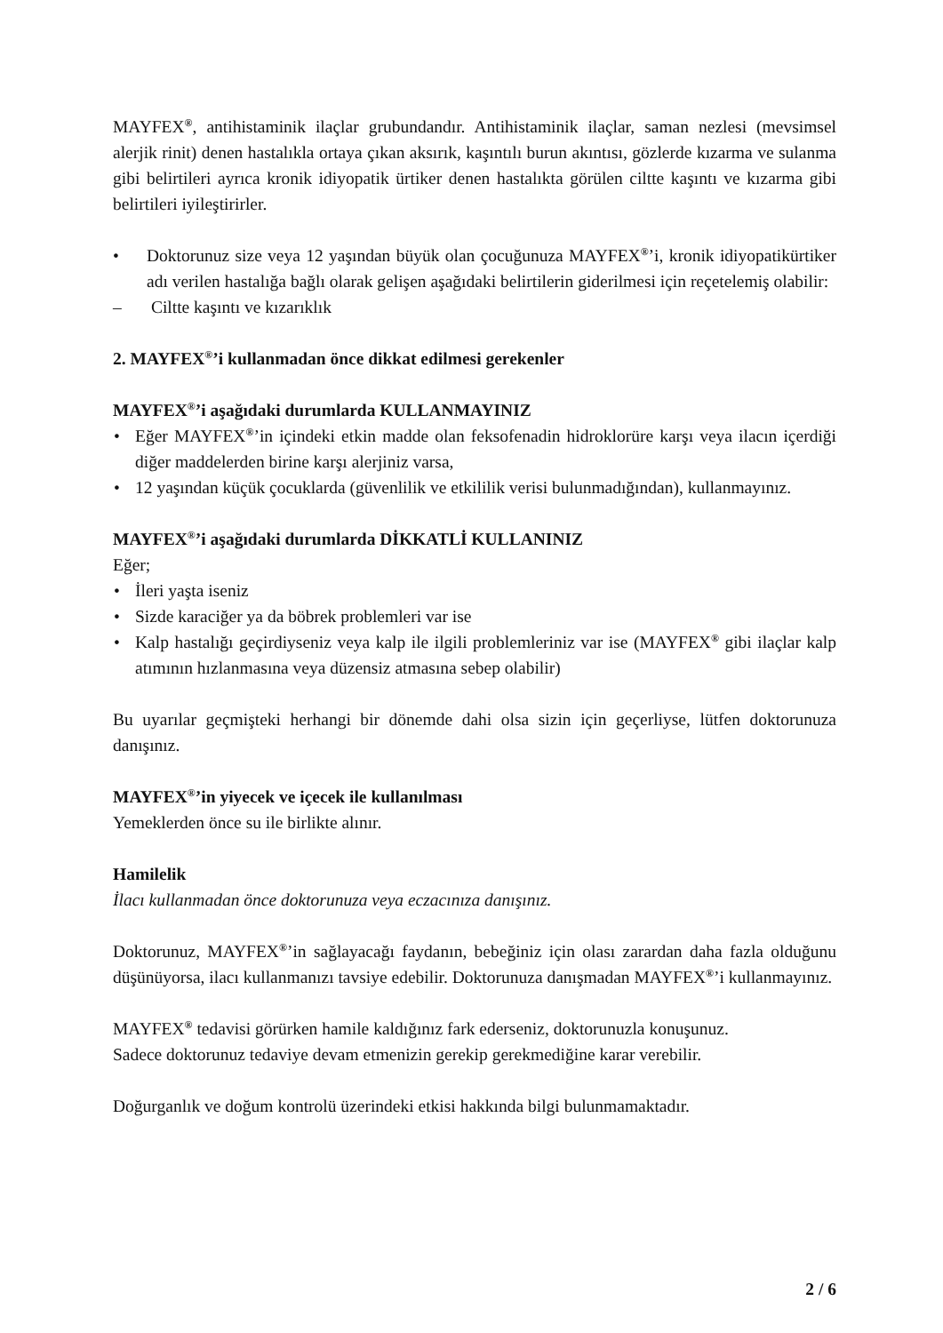MAYFEX<sup>®</sup>, antihistaminik ilaçlar grubundandır. Antihistaminik ilaçlar, saman nezlesi (mevsimsel alerjik rinit) denen hastalıkla ortaya çıkan aksırık, kaşıntılı burun akıntısı, gözlerde kızarma ve sulanma gibi belirtileri ayrıca kronik idiyopatik ürtiker denen hastalıkta görülen ciltte kaşıntı ve kızarma gibi belirtileri iyileştirirler.
• Doktorunuz size veya 12 yaşından büyük olan çocuğunuza MAYFEX<sup>®</sup>’i, kronik idiyopatikürtiker adı verilen hastalığa bağlı olarak gelişen aşağıdaki belirtilerin giderilmesi için reçetelemiş olabilir:
– Ciltte kaşıntı ve kızarıklık
2. MAYFEX<sup>®</sup>’i kullanmadan önce dikkat edilmesi gerekenler
MAYFEX<sup>®</sup>’i aşağıdaki durumlarda KULLANMAYINIZ
• Eğer MAYFEX<sup>®</sup>’in içindeki etkin madde olan feksofenadin hidroklorüre karşı veya ilacın içerdiği diğer maddelerden birine karşı alerjiniz varsa,
• 12 yaşından küçük çocuklarda (güvenlilik ve etkililik verisi bulunmadığından), kullanmayınız.
MAYFEX<sup>®</sup>’i aşağıdaki durumlarda DİKKATLİ KULLANINIZ
Eğer;
• İleri yaşta iseniz
• Sizde karaciğer ya da böbrek problemleri var ise
• Kalp hastalığı geçirdiyseniz veya kalp ile ilgili problemleriniz var ise (MAYFEX<sup>®</sup> gibi ilaçlar kalp atımının hızlanmasına veya düzensiz atmasına sebep olabilir)
Bu uyarılar geçmişteki herhangi bir dönemde dahi olsa sizin için geçerliyse, lütfen doktorunuza danışınız.
MAYFEX<sup>®</sup>’in yiyecek ve içecek ile kullanılması
Yemeklerden önce su ile birlikte alınır.
Hamilelik
İlacı kullanmadan önce doktorunuza veya eczacınıza danışınız.
Doktorunuz, MAYFEX<sup>®</sup>’in sağlayacağı faydanın, bebeğiniz için olası zarardan daha fazla olduğunu düşünüyorsa, ilacı kullanmanızı tavsiye edebilir. Doktorunuza danışmadan MAYFEX<sup>®</sup>’i kullanmayınız.
MAYFEX<sup>®</sup> tedavisi görürken hamile kaldığınız fark ederseniz, doktorunuzla konuşunuz.
Sadece doktorunuz tedaviye devam etmenizin gerekip gerekmediğine karar verebilir.
Doğurganlık ve doğum kontrolü üzerindeki etkisi hakkında bilgi bulunmamaktadır.
2 / 6